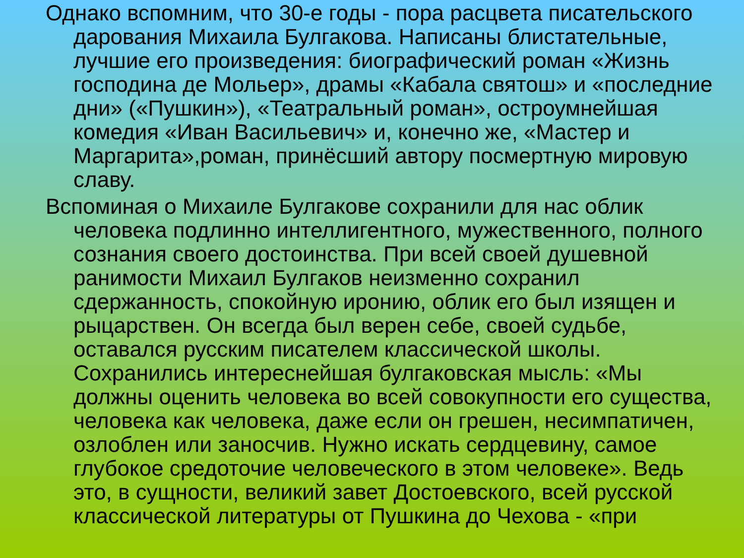Однако вспомним, что 30-е годы - пора расцвета писательского дарования Михаила Булгакова. Написаны блистательные, лучшие его произведения: биографический роман «Жизнь господина де Мольер», драмы «Кабала святош» и «последние дни» («Пушкин»), «Театральный роман», остроумнейшая комедия «Иван Васильевич» и, конечно же, «Мастер и Маргарита»,роман, принёсший автору посмертную мировую славу.
Вспоминая о Михаиле Булгакове сохранили для нас облик человека подлинно интеллигентного, мужественного, полного сознания своего достоинства. При всей своей душевной ранимости Михаил Булгаков неизменно сохранил сдержанность, спокойную иронию, облик его был изящен и рыцарствен. Он всегда был верен себе, своей судьбе, оставался русским писателем классической школы. Сохранились интереснейшая булгаковская мысль: «Мы должны оценить человека во всей совокупности его существа, человека как человека, даже если он грешен, несимпатичен, озлоблен или заносчив. Нужно искать сердцевину, самое глубокое средоточие человеческого в этом человеке». Ведь это, в сущности, великий завет Достоевского, всей русской классической литературы от Пушкина до Чехова - «при